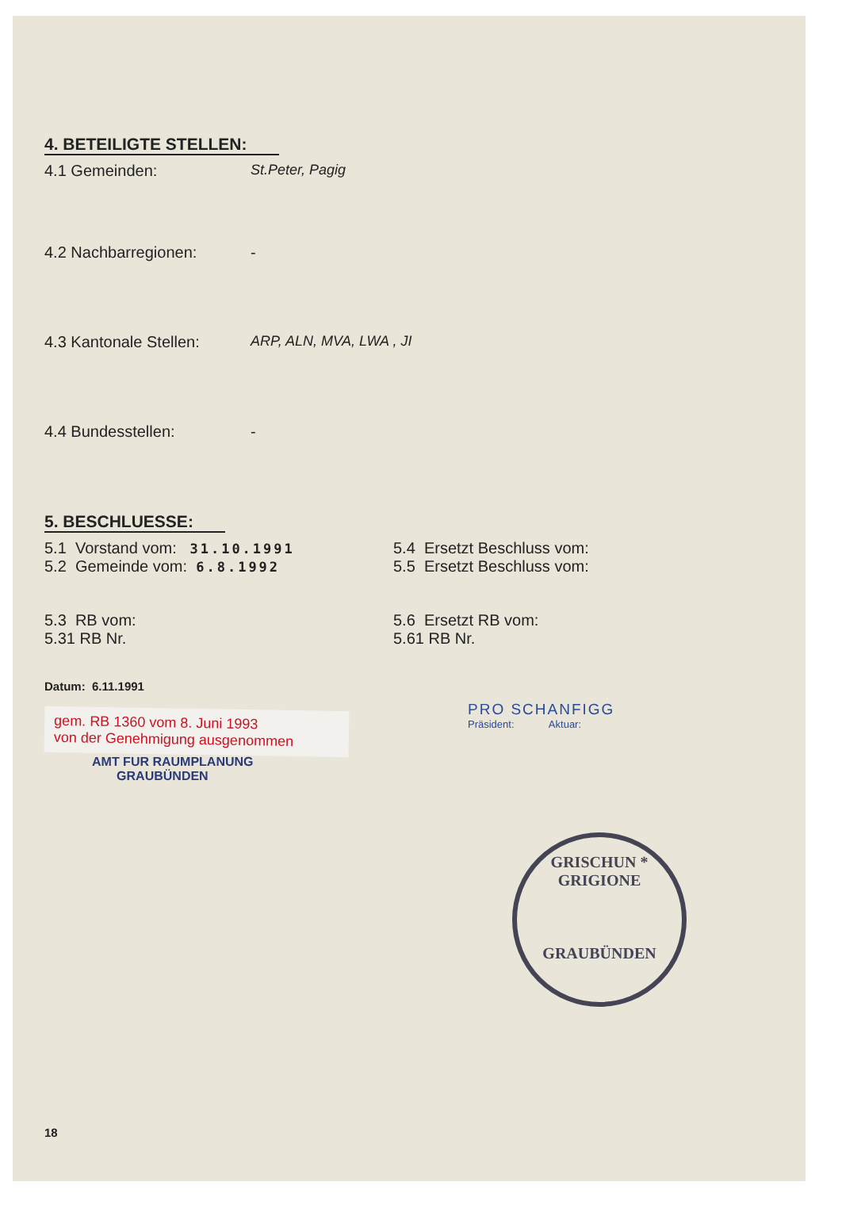4. BETEILIGTE STELLEN:
4.1 Gemeinden: St.Peter, Pagig
4.2 Nachbarregionen: -
4.3 Kantonale Stellen:
ARP, ALN, MVA, LWA , JI
4.4 Bundesstellen: -
5. BESCHLUESSE:
5.1 Vorstand vom: 31.10.1991
5.2 Gemeinde vom: 6.8.1992
5.4 Ersetzt Beschluss vom:
5.5 Ersetzt Beschluss vom:
5.3 RB vom:
5.31 RB Nr.
5.6 Ersetzt RB vom:
5.61 RB Nr.
Datum: 6.11.1991
gem. RB 1360 vom 8. Juni 1993
von der Genehmigung ausgenommen
AMT FUR RAUMPLANUNG
GRAUBÜNDEN
PRO SCHANFIGG
Präsident: Aktuar:
GRISCHUN * GRIGIONE
GRAUBÜNDEN
18